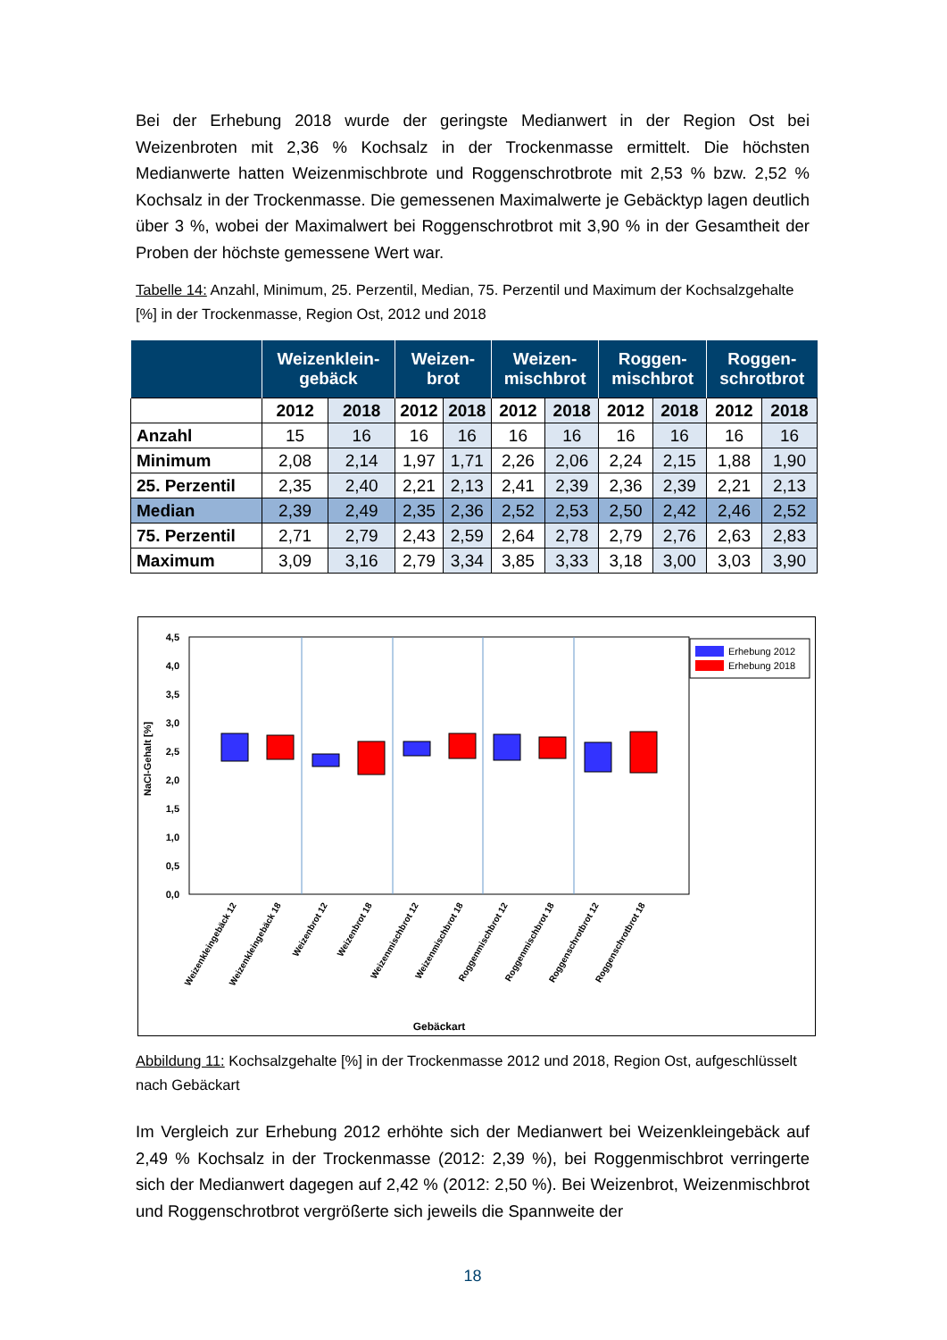Bei der Erhebung 2018 wurde der geringste Medianwert in der Region Ost bei Weizenbroten mit 2,36 % Kochsalz in der Trockenmasse ermittelt. Die höchsten Medianwerte hatten Weizenmischbrote und Roggenschrotbrote mit 2,53 % bzw. 2,52 % Kochsalz in der Trockenmasse. Die gemessenen Maximalwerte je Gebäcktyp lagen deutlich über 3 %, wobei der Maximalwert bei Roggenschrotbrot mit 3,90 % in der Gesamtheit der Proben der höchste gemessene Wert war.
Tabelle 14: Anzahl, Minimum, 25. Perzentil, Median, 75. Perzentil und Maximum der Kochsalzgehalte [%] in der Trockenmasse, Region Ost, 2012 und 2018
| | Weizenklein- gebäck | | Weizen- brot | | Weizen- mischbrot | | Roggen- mischbrot | | Roggen- schrotbrot | |
| --- | --- | --- | --- | --- | --- | --- | --- | --- | --- | --- |
| | 2012 | 2018 | 2012 | 2018 | 2012 | 2018 | 2012 | 2018 | 2012 | 2018 |
| Anzahl | 15 | 16 | 16 | 16 | 16 | 16 | 16 | 16 | 16 | 16 |
| Minimum | 2,08 | 2,14 | 1,97 | 1,71 | 2,26 | 2,06 | 2,24 | 2,15 | 1,88 | 1,90 |
| 25. Perzentil | 2,35 | 2,40 | 2,21 | 2,13 | 2,41 | 2,39 | 2,36 | 2,39 | 2,21 | 2,13 |
| Median | 2,39 | 2,49 | 2,35 | 2,36 | 2,52 | 2,53 | 2,50 | 2,42 | 2,46 | 2,52 |
| 75. Perzentil | 2,71 | 2,79 | 2,43 | 2,59 | 2,64 | 2,78 | 2,79 | 2,76 | 2,63 | 2,83 |
| Maximum | 3,09 | 3,16 | 2,79 | 3,34 | 3,85 | 3,33 | 3,18 | 3,00 | 3,03 | 3,90 |
4,5
4,0
3,5
3,0
2,5
2,0
1,5
1,0
0,5
0,0
NaCl-Gehalt [%]
Erhebung 2012
Erhebung 2018
Weizenkleingebäck 12
Weizenkleingebäck 18
Weizenbrot 12
Weizenbrot 18
Weizenmischbrot 12
Weizenmischbrot 18
Roggenmischbrot 12
Roggenmischbrot 18
Roggenschrotbrot 12
Roggenschrotbrot 18
Gebäckart
Abbildung 11: Kochsalzgehalte [%] in der Trockenmasse 2012 und 2018, Region Ost, aufgeschlüsselt nach Gebäckart
Im Vergleich zur Erhebung 2012 erhöhte sich der Medianwert bei Weizenkleingebäck auf 2,49 % Kochsalz in der Trockenmasse (2012: 2,39 %), bei Roggenmischbrot verringerte sich der Medianwert dagegen auf 2,42 % (2012: 2,50 %). Bei Weizenbrot, Weizenmischbrot und Roggenschrotbrot vergrößerte sich jeweils die Spannweite der
18